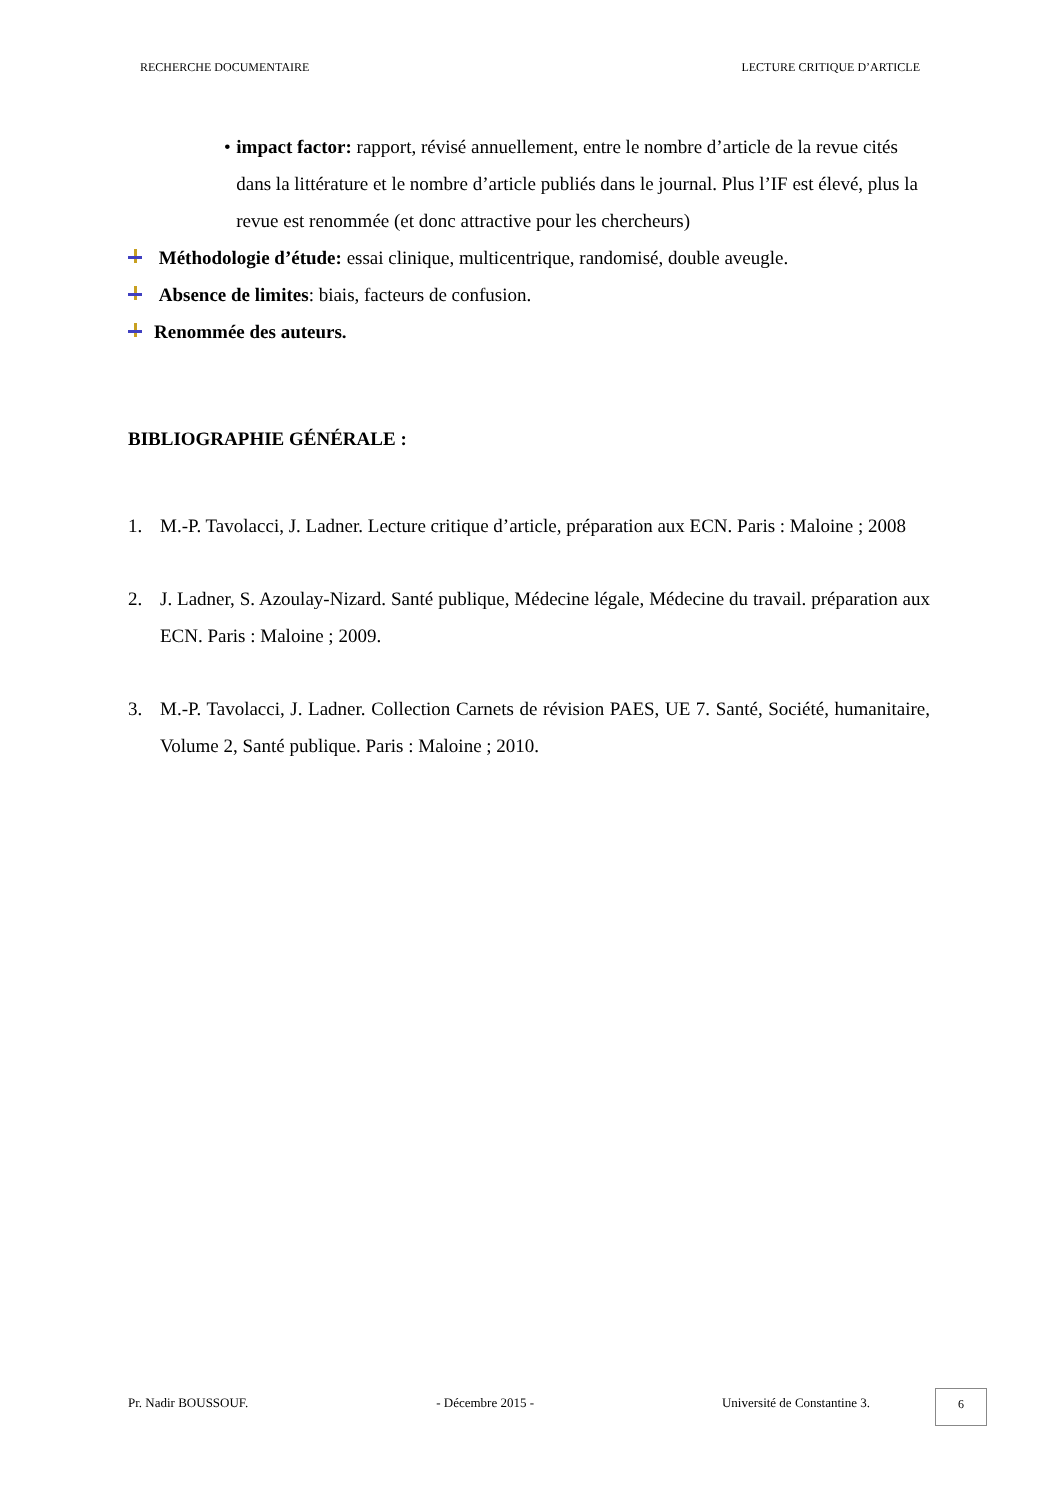RECHERCHE DOCUMENTAIRE LECTURE CRITIQUE D’ARTICLE
• impact factor: rapport, révisé annuellement, entre le nombre d’article de la revue cités dans la littérature et le nombre d’article publiés dans le journal. Plus l’IF est élevé, plus la revue est renommée (et donc attractive pour les chercheurs)
Méthodologie d’étude: essai clinique, multicentrique, randomisé, double aveugle.
Absence de limites: biais, facteurs de confusion.
Renommée des auteurs.
BIBLIOGRAPHIE GÉNÉRALE :
1. M.-P. Tavolacci, J. Ladner. Lecture critique d’article, préparation aux ECN. Paris : Maloine ; 2008
2. J. Ladner, S. Azoulay-Nizard. Santé publique, Médecine légale, Médecine du travail. préparation aux ECN. Paris : Maloine ; 2009.
3. M.-P. Tavolacci, J. Ladner. Collection Carnets de révision PAES, UE 7. Santé, Société, humanitaire, Volume 2, Santé publique. Paris : Maloine ; 2010.
Pr. Nadir BOUSSOUF. - Décembre 2015 - Université de Constantine 3. 6